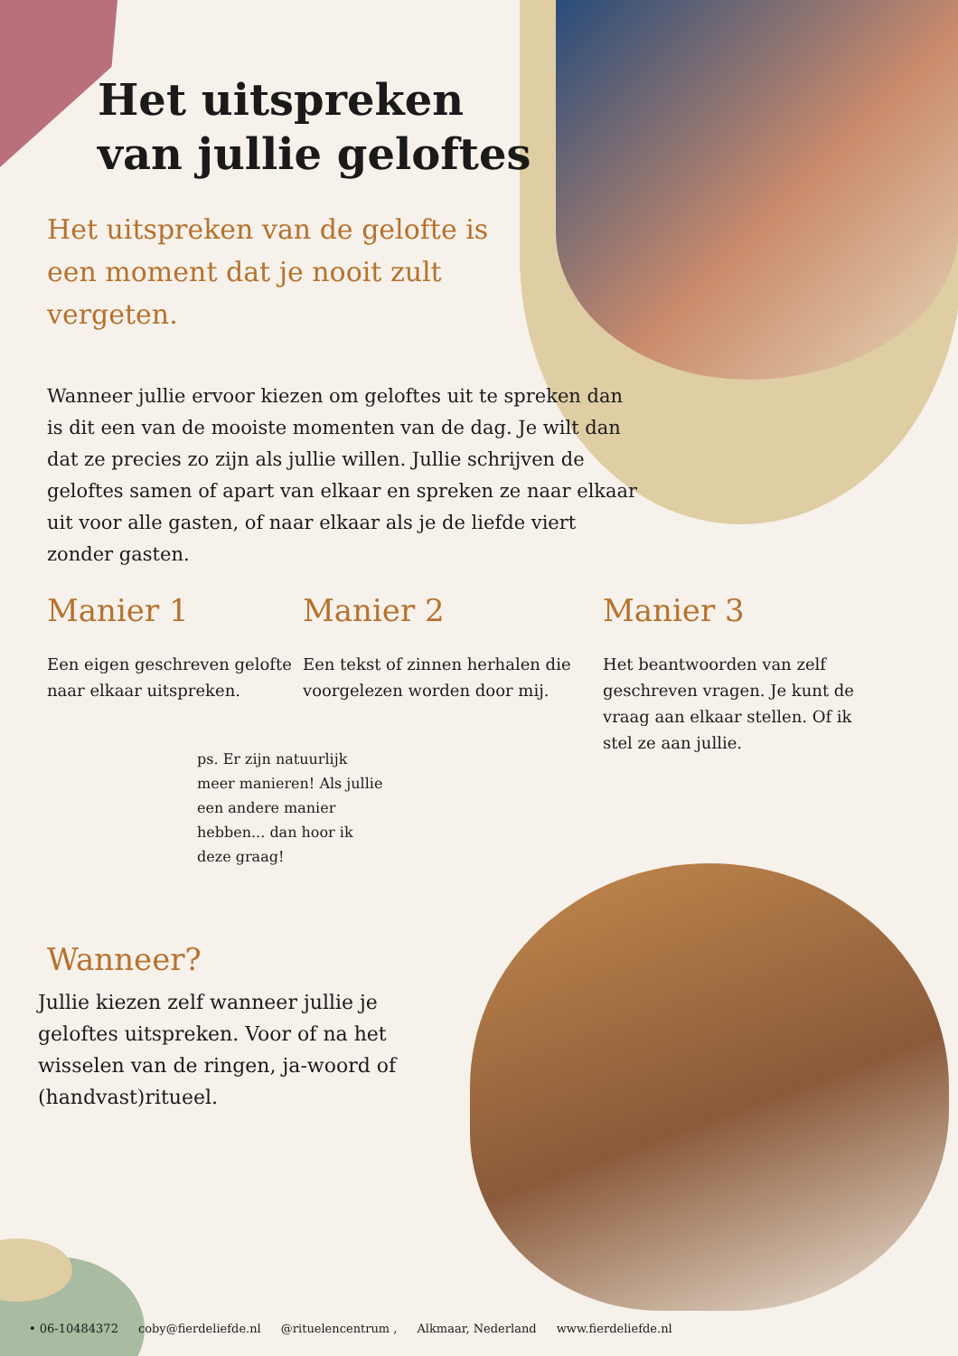Het uitspreken
van jullie geloftes
Het uitspreken van de gelofte is een moment dat je nooit zult vergeten.
Wanneer jullie ervoor kiezen om geloftes uit te spreken dan is dit een van de mooiste momenten van de dag. Je wilt dan dat ze precies zo zijn als jullie willen. Jullie schrijven de geloftes samen of apart van elkaar en spreken ze naar elkaar uit voor alle gasten, of naar elkaar als je de liefde viert zonder gasten.
Manier 1
Een eigen geschreven gelofte naar elkaar uitspreken.
Manier 2
Een tekst of zinnen herhalen die voorgelezen worden door mij.
Manier 3
Het beantwoorden van zelf geschreven vragen. Je kunt de vraag aan elkaar stellen. Of ik stel ze aan jullie.
ps. Er zijn natuurlijk meer manieren! Als jullie een andere manier hebben... dan hoor ik deze graag!
Wanneer?
Jullie kiezen zelf wanneer jullie je geloftes uitspreken. Voor of na het wisselen van de ringen, ja-woord of (handvast)ritueel.
• 06-10484372 coby@fierdeliefde.nl @rituelencentrum , Alkmaar, Nederland www.fierdeliefde.nl